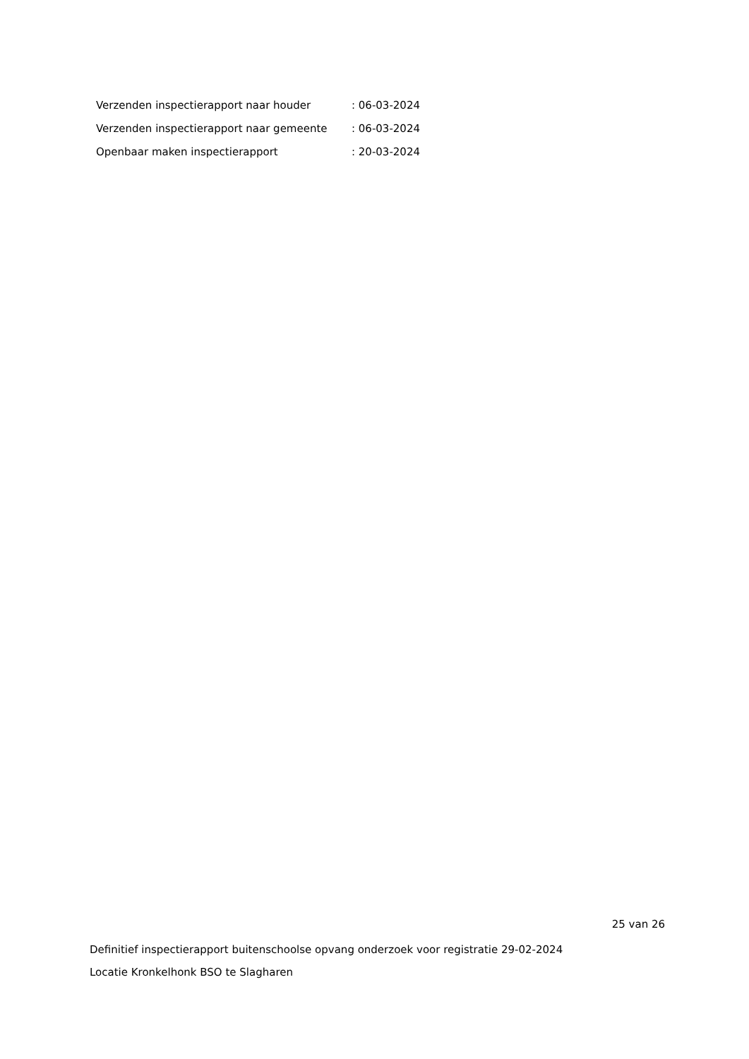| Verzenden inspectierapport naar houder | : 06-03-2024 |
| Verzenden inspectierapport naar gemeente | : 06-03-2024 |
| Openbaar maken inspectierapport | : 20-03-2024 |
25 van 26
Definitief inspectierapport buitenschoolse opvang onderzoek voor registratie 29-02-2024
Locatie Kronkelhonk BSO te Slagharen